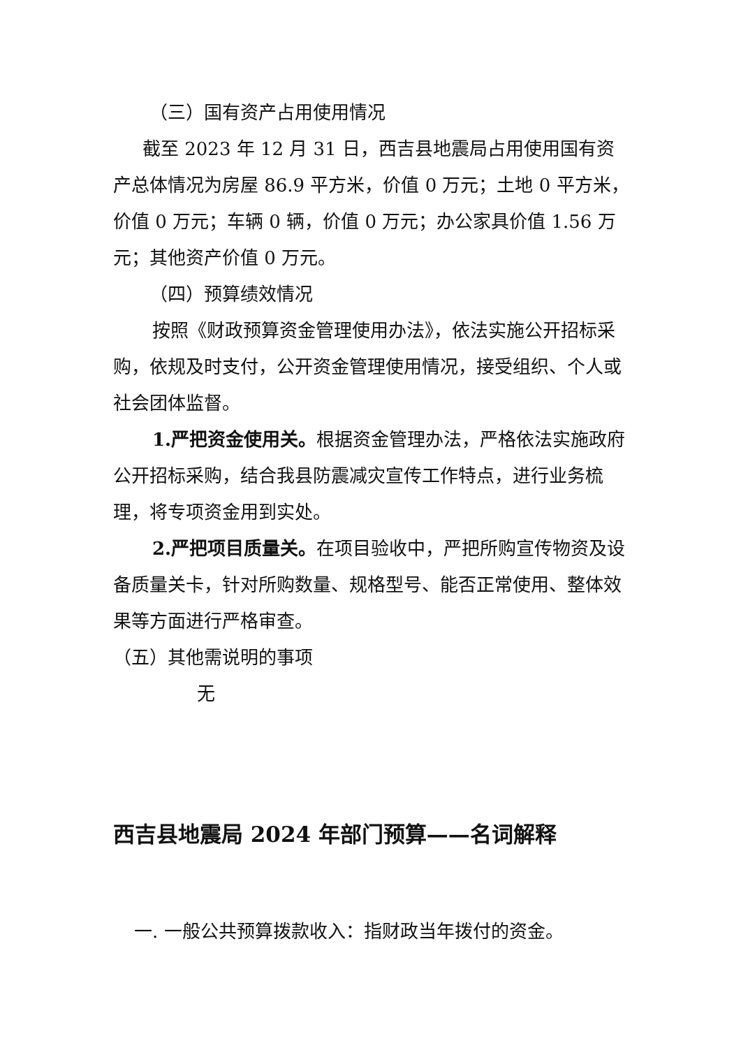（三）国有资产占用使用情况
截至 2023 年 12 月 31 日，西吉县地震局占用使用国有资产总体情况为房屋 86.9 平方米，价值 0 万元；土地 0 平方米，价值 0 万元；车辆 0 辆，价值 0 万元；办公家具价值 1.56 万元；其他资产价值 0 万元。
（四）预算绩效情况
按照《财政预算资金管理使用办法》，依法实施公开招标采购，依规及时支付，公开资金管理使用情况，接受组织、个人或社会团体监督。
1.严把资金使用关。根据资金管理办法，严格依法实施政府公开招标采购，结合我县防震减灾宣传工作特点，进行业务梳理，将专项资金用到实处。
2.严把项目质量关。在项目验收中，严把所购宣传物资及设备质量关卡，针对所购数量、规格型号、能否正常使用、整体效果等方面进行严格审查。
（五）其他需说明的事项
无
西吉县地震局 2024 年部门预算——名词解释
一. 一般公共预算拨款收入：指财政当年拨付的资金。